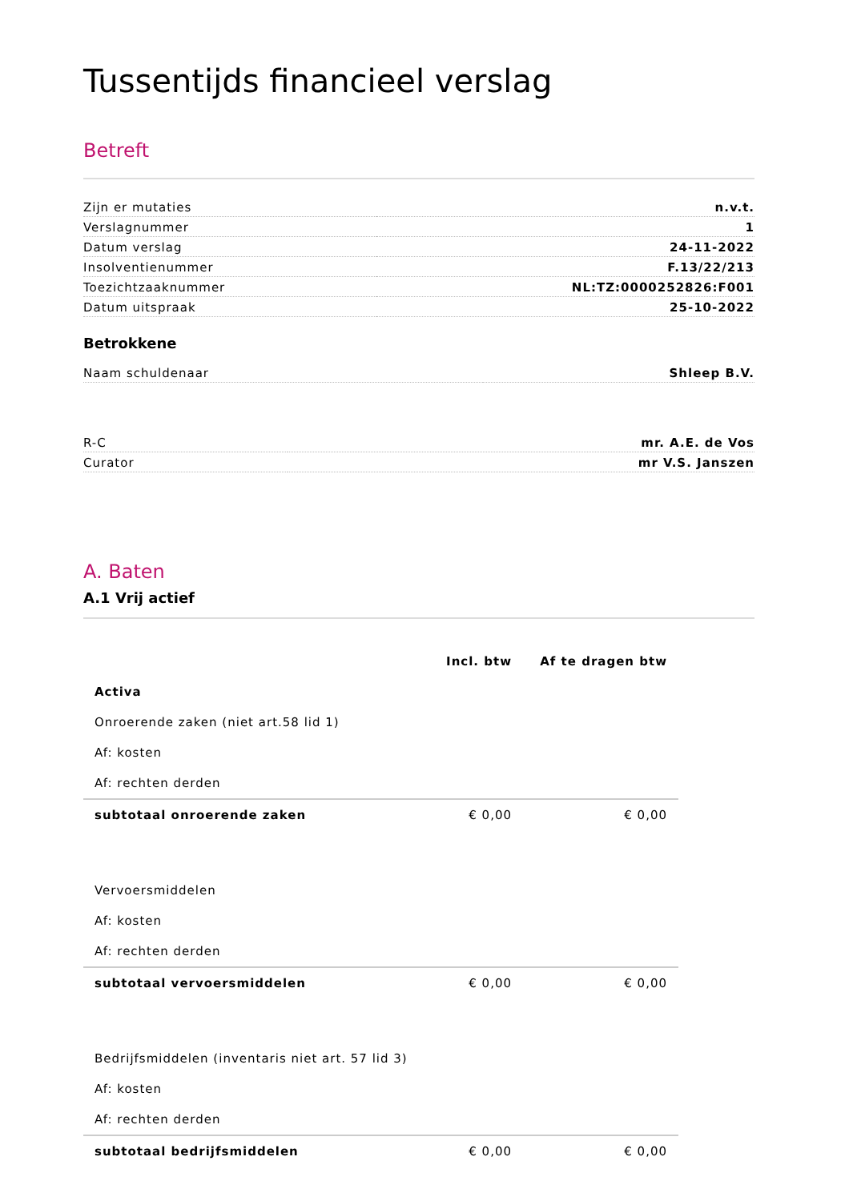Tussentijds financieel verslag
Betreft
| Zijn er mutaties | n.v.t. |
| Verslagnummer | 1 |
| Datum verslag | 24-11-2022 |
| Insolventienummer | F.13/22/213 |
| Toezichtzaaknummer | NL:TZ:0000252826:F001 |
| Datum uitspraak | 25-10-2022 |
Betrokkene
| Naam schuldenaar | Shleep B.V. |
| R-C | mr. A.E. de Vos |
| Curator | mr V.S. Janszen |
A. Baten
A.1 Vrij actief
| | Incl. btw | Af te dragen btw |
| --- | --- | --- |
| Activa | | |
| Onroerende zaken (niet art.58 lid 1) | | |
| Af: kosten | | |
| Af: rechten derden | | |
| subtotaal onroerende zaken | € 0,00 | € 0,00 |
| Vervoersmiddelen | | |
| Af: kosten | | |
| Af: rechten derden | | |
| subtotaal vervoersmiddelen | € 0,00 | € 0,00 |
| Bedrijfsmiddelen (inventaris niet art. 57 lid 3) | | |
| Af: kosten | | |
| Af: rechten derden | | |
| subtotaal bedrijfsmiddelen | € 0,00 | € 0,00 |